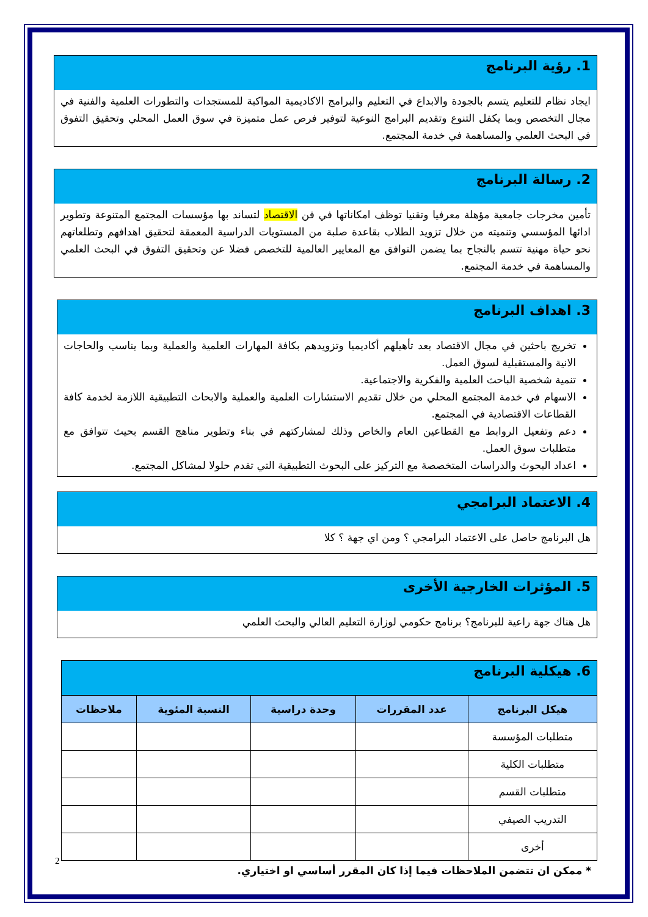1. رؤية البرنامج
ايجاد نظام للتعليم يتسم بالجودة والابداع في التعليم والبرامج الاكاديمية المواكبة للمستجدات والتطورات العلمية والفنية في مجال التخصص وبما يكفل التنوع وتقديم البرامج النوعية لتوفير فرص عمل متميزة في سوق العمل المحلي وتحقيق التفوق في البحث العلمي والمساهمة في خدمة المجتمع.
2. رسالة البرنامج
تأمين مخرجات جامعية مؤهلة معرفيا وتقنيا توظف امكاناتها في فن الاقتصاد لتساند بها مؤسسات المجتمع المتنوعة وتطوير ادائها المؤسسي وتنميته من خلال تزويد الطلاب بقاعدة صلبة من المستويات الدراسية المعمقة لتحقيق اهدافهم وتطلعاتهم نحو حياة مهنية تتسم بالنجاح بما يضمن التوافق مع المعايير العالمية للتخصص فضلا عن وتحقيق التفوق في البحث العلمي والمساهمة في خدمة المجتمع.
3. اهداف البرنامج
تخريج باحثين في مجال الاقتصاد بعد تأهيلهم أكاديميا وتزويدهم بكافة المهارات العلمية والعملية وبما يناسب والحاجات الانية والمستقبلية لسوق العمل.
تنمية شخصية الباحث العلمية والفكرية والاجتماعية.
الاسهام في خدمة المجتمع المحلي من خلال تقديم الاستشارات العلمية والعملية والابحاث التطبيقية اللازمة لخدمة كافة القطاعات الاقتصادية في المجتمع.
دعم وتفعيل الروابط مع القطاعين العام والخاص وذلك لمشاركتهم في بناء وتطوير مناهج القسم بحيث تتوافق مع متطلبات سوق العمل.
اعداد البحوث والدراسات المتخصصة مع التركيز على البحوث التطبيقية التي تقدم حلولا لمشاكل المجتمع.
4. الاعتماد البرامجي
هل البرنامج حاصل على الاعتماد البرامجي ؟ ومن اي جهة ؟ كلا
5. المؤثرات الخارجية الأخرى
هل هناك جهة راعية للبرنامج؟ برنامج حكومي لوزارة التعليم العالي والبحث العلمي
6. هيكلية البرنامج
| هيكل البرنامج | عدد المقررات | وحدة دراسية | النسبة المئوية | ملاحظات |
| --- | --- | --- | --- | --- |
| متطلبات المؤسسة | | | | |
| متطلبات الكلية | | | | |
| متطلبات القسم | | | | |
| التدريب الصيفي | | | | |
| أخرى | | | | |
* ممكن ان تتضمن الملاحظات فيما إذا كان المقرر أساسي او اختياري.
2